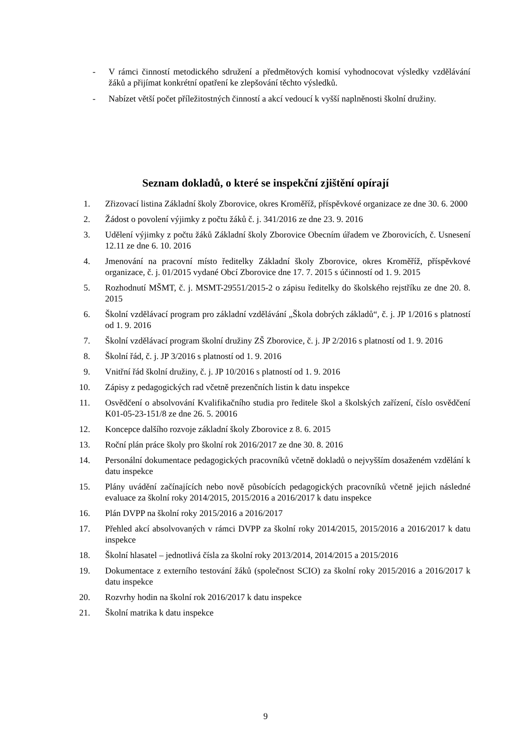- V rámci činností metodického sdružení a předmětových komisí vyhodnocovat výsledky vzdělávání žáků a přijímat konkrétní opatření ke zlepšování těchto výsledků.
- Nabízet větší počet příležitostných činností a akcí vedoucí k vyšší naplněnosti školní družiny.
Seznam dokladů, o které se inspekční zjištění opírají
1. Zřizovací listina Základní školy Zborovice, okres Kroměříž, příspěvkové organizace ze dne 30. 6. 2000
2. Žádost o povolení výjimky z počtu žáků č. j. 341/2016 ze dne 23. 9. 2016
3. Udělení výjimky z počtu žáků Základní školy Zborovice Obecním úřadem ve Zborovicích, č. Usnesení 12.11 ze dne 6. 10. 2016
4. Jmenování na pracovní místo ředitelky Základní školy Zborovice, okres Kroměříž, příspěvkové organizace, č. j. 01/2015 vydané Obcí Zborovice dne 17. 7. 2015 s účinností od 1. 9. 2015
5. Rozhodnutí MŠMT, č. j. MSMT-29551/2015-2 o zápisu ředitelky do školského rejstříku ze dne 20. 8. 2015
6. Školní vzdělávací program pro základní vzdělávání „Škola dobrých základů“, č. j. JP 1/2016 s platností od 1. 9. 2016
7. Školní vzdělávací program školní družiny ZŠ Zborovice, č. j. JP 2/2016 s platností od 1. 9. 2016
8. Školní řád, č. j. JP 3/2016 s platností od 1. 9. 2016
9. Vnitřní řád školní družiny, č. j. JP 10/2016 s platností od 1. 9. 2016
10. Zápisy z pedagogických rad včetně prezenčních listin k datu inspekce
11. Osvědčení o absolvování Kvalifikačního studia pro ředitele škol a školských zařízení, číslo osvědčení K01-05-23-151/8 ze dne 26. 5. 20016
12. Koncepce dalšího rozvoje základní školy Zborovice z 8. 6. 2015
13. Roční plán práce školy pro školní rok 2016/2017 ze dne 30. 8. 2016
14. Personální dokumentace pedagogických pracovníků včetně dokladů o nejvyšším dosaženém vzdělání k datu inspekce
15. Plány uvádění začínajících nebo nově působících pedagogických pracovníků včetně jejich následné evaluace za školní roky 2014/2015, 2015/2016 a 2016/2017 k datu inspekce
16. Plán DVPP na školní roky 2015/2016 a 2016/2017
17. Přehled akcí absolvovaných v rámci DVPP za školní roky 2014/2015, 2015/2016 a 2016/2017 k datu inspekce
18. Školní hlasatel – jednotlivá čísla za školní roky 2013/2014, 2014/2015 a 2015/2016
19. Dokumentace z externího testování žáků (společnost SCIO) za školní roky 2015/2016 a 2016/2017 k datu inspekce
20. Rozvrhy hodin na školní rok 2016/2017 k datu inspekce
21. Školní matrika k datu inspekce
9